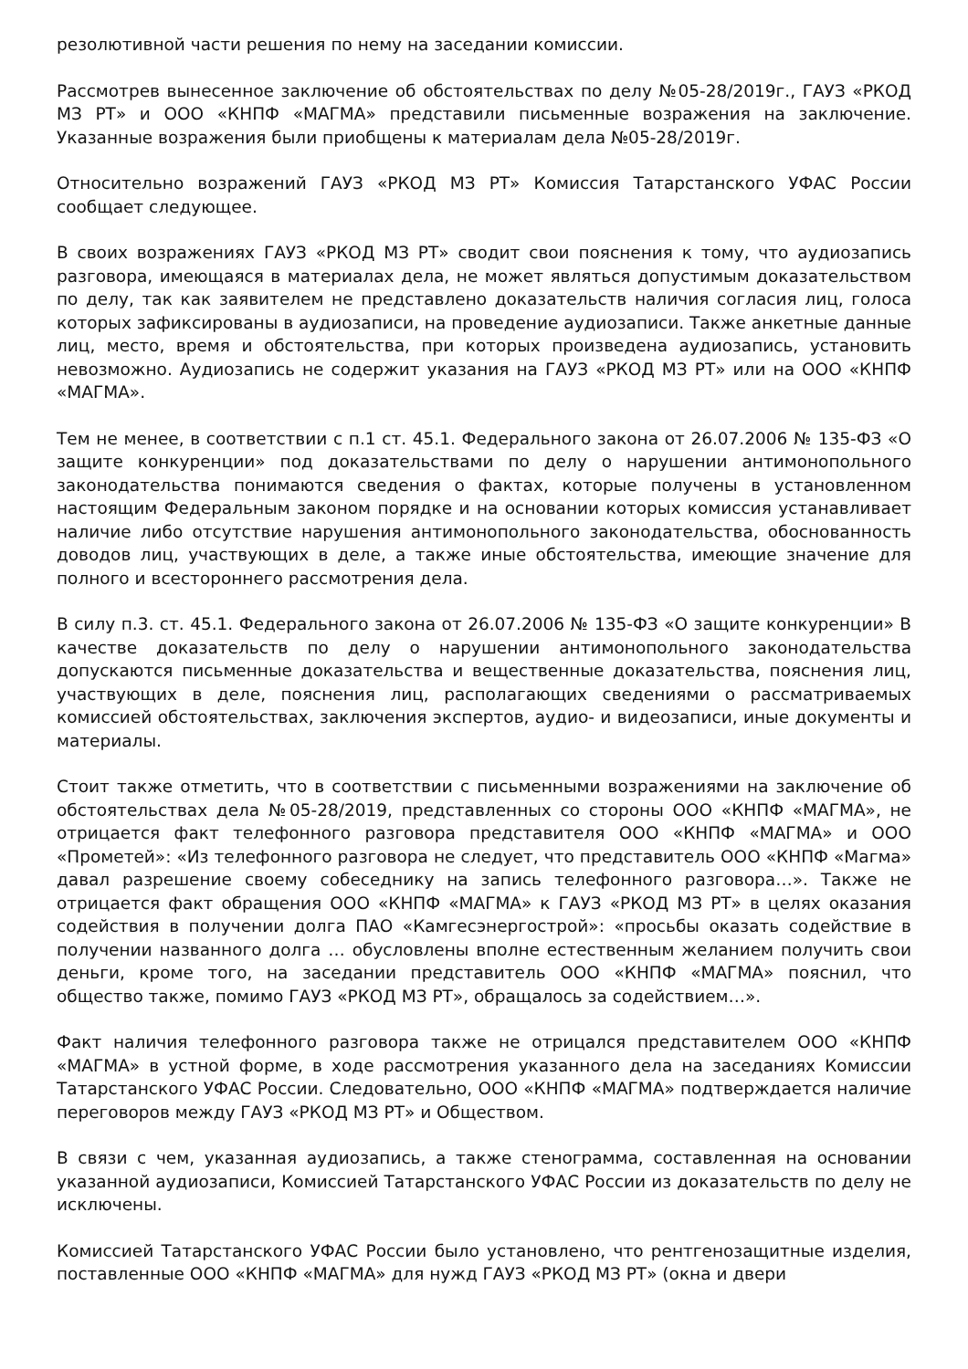резолютивной части решения по нему на заседании комиссии.
Рассмотрев вынесенное заключение об обстоятельствах по делу №05-28/2019г., ГАУЗ «РКОД МЗ РТ» и ООО «КНПФ «МАГМА» представили письменные возражения на заключение. Указанные возражения были приобщены к материалам дела №05-28/2019г.
Относительно возражений ГАУЗ «РКОД МЗ РТ» Комиссия Татарстанского УФАС России сообщает следующее.
В своих возражениях ГАУЗ «РКОД МЗ РТ» сводит свои пояснения к тому, что аудиозапись разговора, имеющаяся в материалах дела, не может являться допустимым доказательством по делу, так как заявителем не представлено доказательств наличия согласия лиц, голоса которых зафиксированы в аудиозаписи, на проведение аудиозаписи. Также анкетные данные лиц, место, время и обстоятельства, при которых произведена аудиозапись, установить невозможно. Аудиозапись не содержит указания на ГАУЗ «РКОД МЗ РТ» или на ООО «КНПФ «МАГМА».
Тем не менее, в соответствии с п.1 ст. 45.1. Федерального закона от 26.07.2006 № 135-ФЗ «О защите конкуренции» под доказательствами по делу о нарушении антимонопольного законодательства понимаются сведения о фактах, которые получены в установленном настоящим Федеральным законом порядке и на основании которых комиссия устанавливает наличие либо отсутствие нарушения антимонопольного законодательства, обоснованность доводов лиц, участвующих в деле, а также иные обстоятельства, имеющие значение для полного и всестороннего рассмотрения дела.
В силу п.3. ст. 45.1. Федерального закона от 26.07.2006 № 135-ФЗ «О защите конкуренции» В качестве доказательств по делу о нарушении антимонопольного законодательства допускаются письменные доказательства и вещественные доказательства, пояснения лиц, участвующих в деле, пояснения лиц, располагающих сведениями о рассматриваемых комиссией обстоятельствах, заключения экспертов, аудио- и видеозаписи, иные документы и материалы.
Стоит также отметить, что в соответствии с письменными возражениями на заключение об обстоятельствах дела №05-28/2019, представленных со стороны ООО «КНПФ «МАГМА», не отрицается факт телефонного разговора представителя ООО «КНПФ «МАГМА» и ООО «Прометей»: «Из телефонного разговора не следует, что представитель ООО «КНПФ «Магма» давал разрешение своему собеседнику на запись телефонного разговора…». Также не отрицается факт обращения ООО «КНПФ «МАГМА» к ГАУЗ «РКОД МЗ РТ» в целях оказания содействия в получении долга ПАО «Камгесэнергострой»: «просьбы оказать содействие в получении названного долга … обусловлены вполне естественным желанием получить свои деньги, кроме того, на заседании представитель ООО «КНПФ «МАГМА» пояснил, что общество также, помимо ГАУЗ «РКОД МЗ РТ», обращалось за содействием…».
Факт наличия телефонного разговора также не отрицался представителем ООО «КНПФ «МАГМА» в устной форме, в ходе рассмотрения указанного дела на заседаниях Комиссии Татарстанского УФАС России. Следовательно, ООО «КНПФ «МАГМА» подтверждается наличие переговоров между ГАУЗ «РКОД МЗ РТ» и Обществом.
В связи с чем, указанная аудиозапись, а также стенограмма, составленная на основании указанной аудиозаписи, Комиссией Татарстанского УФАС России из доказательств по делу не исключены.
Комиссией Татарстанского УФАС России было установлено, что рентгенозащитные изделия, поставленные ООО «КНПФ «МАГМА» для нужд ГАУЗ «РКОД МЗ РТ» (окна и двери